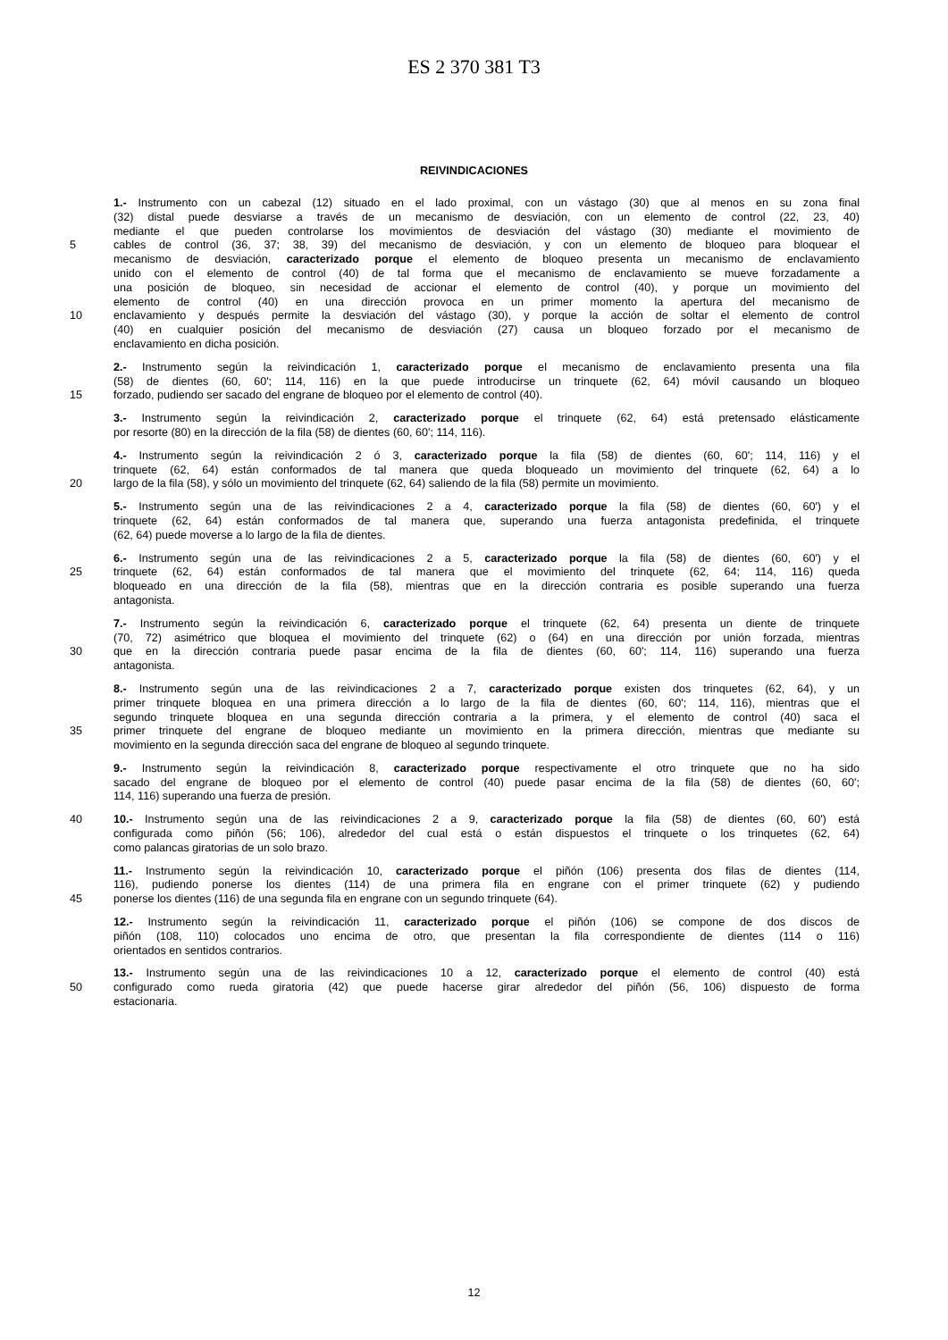ES 2 370 381 T3
REIVINDICACIONES
1.- Instrumento con un cabezal (12) situado en el lado proximal, con un vástago (30) que al menos en su zona final
(32) distal puede desviarse a través de un mecanismo de desviación, con un elemento de control (22, 23, 40)
mediante el que pueden controlarse los movimientos de desviación del vástago (30) mediante el movimiento de
5 cables de control (36, 37; 38, 39) del mecanismo de desviación, y con un elemento de bloqueo para bloquear el
mecanismo de desviación, caracterizado porque el elemento de bloqueo presenta un mecanismo de enclavamiento
unido con el elemento de control (40) de tal forma que el mecanismo de enclavamiento se mueve forzadamente a
una posición de bloqueo, sin necesidad de accionar el elemento de control (40), y porque un movimiento del
elemento de control (40) en una dirección provoca en un primer momento la apertura del mecanismo de
10 enclavamiento y después permite la desviación del vástago (30), y porque la acción de soltar el elemento de control
(40) en cualquier posición del mecanismo de desviación (27) causa un bloqueo forzado por el mecanismo de
enclavamiento en dicha posición.
2.- Instrumento según la reivindicación 1, caracterizado porque el mecanismo de enclavamiento presenta una fila
(58) de dientes (60, 60'; 114, 116) en la que puede introducirse un trinquete (62, 64) móvil causando un bloqueo
15 forzado, pudiendo ser sacado del engrane de bloqueo por el elemento de control (40).
3.- Instrumento según la reivindicación 2, caracterizado porque el trinquete (62, 64) está pretensado elásticamente
por resorte (80) en la dirección de la fila (58) de dientes (60, 60'; 114, 116).
4.- Instrumento según la reivindicación 2 ó 3, caracterizado porque la fila (58) de dientes (60, 60'; 114, 116) y el
trinquete (62, 64) están conformados de tal manera que queda bloqueado un movimiento del trinquete (62, 64) a lo
20 largo de la fila (58), y sólo un movimiento del trinquete (62, 64) saliendo de la fila (58) permite un movimiento.
5.- Instrumento según una de las reivindicaciones 2 a 4, caracterizado porque la fila (58) de dientes (60, 60') y el
trinquete (62, 64) están conformados de tal manera que, superando una fuerza antagonista predefinida, el trinquete
(62, 64) puede moverse a lo largo de la fila de dientes.
6.- Instrumento según una de las reivindicaciones 2 a 5, caracterizado porque la fila (58) de dientes (60, 60') y el
25 trinquete (62, 64) están conformados de tal manera que el movimiento del trinquete (62, 64; 114, 116) queda
bloqueado en una dirección de la fila (58), mientras que en la dirección contraria es posible superando una fuerza
antagonista.
7.- Instrumento según la reivindicación 6, caracterizado porque el trinquete (62, 64) presenta un diente de trinquete
(70, 72) asimétrico que bloquea el movimiento del trinquete (62) o (64) en una dirección por unión forzada, mientras
30 que en la dirección contraria puede pasar encima de la fila de dientes (60, 60'; 114, 116) superando una fuerza
antagonista.
8.- Instrumento según una de las reivindicaciones 2 a 7, caracterizado porque existen dos trinquetes (62, 64), y un
primer trinquete bloquea en una primera dirección a lo largo de la fila de dientes (60, 60'; 114, 116), mientras que el
segundo trinquete bloquea en una segunda dirección contraria a la primera, y el elemento de control (40) saca el
35 primer trinquete del engrane de bloqueo mediante un movimiento en la primera dirección, mientras que mediante su
movimiento en la segunda dirección saca del engrane de bloqueo al segundo trinquete.
9.- Instrumento según la reivindicación 8, caracterizado porque respectivamente el otro trinquete que no ha sido
sacado del engrane de bloqueo por el elemento de control (40) puede pasar encima de la fila (58) de dientes (60, 60';
114, 116) superando una fuerza de presión.
40 10.- Instrumento según una de las reivindicaciones 2 a 9, caracterizado porque la fila (58) de dientes (60, 60') está
configurada como piñón (56; 106), alrededor del cual está o están dispuestos el trinquete o los trinquetes (62, 64)
como palancas giratorias de un solo brazo.
11.- Instrumento según la reivindicación 10, caracterizado porque el piñón (106) presenta dos filas de dientes (114,
116), pudiendo ponerse los dientes (114) de una primera fila en engrane con el primer trinquete (62) y pudiendo
45 ponerse los dientes (116) de una segunda fila en engrane con un segundo trinquete (64).
12.- Instrumento según la reivindicación 11, caracterizado porque el piñón (106) se compone de dos discos de
piñón (108, 110) colocados uno encima de otro, que presentan la fila correspondiente de dientes (114 o 116)
orientados en sentidos contrarios.
13.- Instrumento según una de las reivindicaciones 10 a 12, caracterizado porque el elemento de control (40) está
50 configurado como rueda giratoria (42) que puede hacerse girar alrededor del piñón (56, 106) dispuesto de forma
estacionaria.
12